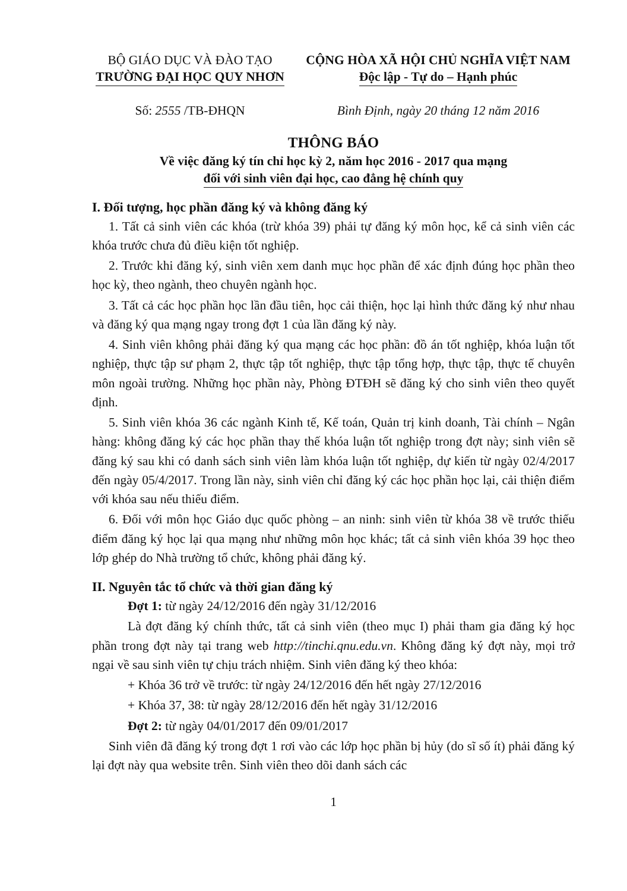BỘ GIÁO DỤC VÀ ĐÀO TẠO
TRƯỜNG ĐẠI HỌC QUY NHƠN
Số: 2555 /TB-ĐHQN
CỘNG HÒA XÃ HỘI CHỦ NGHĨA VIỆT NAM
Độc lập - Tự do – Hạnh phúc
Bình Định, ngày 20 tháng 12 năm 2016
THÔNG BÁO
Về việc đăng ký tín chỉ học kỳ 2, năm học 2016 - 2017 qua mạng
đối với sinh viên đại học, cao đẳng hệ chính quy
I. Đối tượng, học phần đăng ký và không đăng ký
1. Tất cả sinh viên các khóa (trừ khóa 39) phải tự đăng ký môn học, kể cả sinh viên các khóa trước chưa đủ điều kiện tốt nghiệp.
2. Trước khi đăng ký, sinh viên xem danh mục học phần để xác định đúng học phần theo học kỳ, theo ngành, theo chuyên ngành học.
3. Tất cả các học phần học lần đầu tiên, học cải thiện, học lại hình thức đăng ký như nhau và đăng ký qua mạng ngay trong đợt 1 của lần đăng ký này.
4. Sinh viên không phải đăng ký qua mạng các học phần: đồ án tốt nghiệp, khóa luận tốt nghiệp, thực tập sư phạm 2, thực tập tốt nghiệp, thực tập tổng hợp, thực tập, thực tế chuyên môn ngoài trường. Những học phần này, Phòng ĐTĐH sẽ đăng ký cho sinh viên theo quyết định.
5. Sinh viên khóa 36 các ngành Kinh tế, Kế toán, Quản trị kinh doanh, Tài chính – Ngân hàng: không đăng ký các học phần thay thế khóa luận tốt nghiệp trong đợt này; sinh viên sẽ đăng ký sau khi có danh sách sinh viên làm khóa luận tốt nghiệp, dự kiến từ ngày 02/4/2017 đến ngày 05/4/2017. Trong lần này, sinh viên chỉ đăng ký các học phần học lại, cải thiện điểm với khóa sau nếu thiếu điểm.
6. Đối với môn học Giáo dục quốc phòng – an ninh: sinh viên từ khóa 38 về trước thiếu điểm đăng ký học lại qua mạng như những môn học khác; tất cả sinh viên khóa 39 học theo lớp ghép do Nhà trường tổ chức, không phải đăng ký.
II. Nguyên tắc tổ chức và thời gian đăng ký
Đợt 1: từ ngày 24/12/2016 đến ngày 31/12/2016
Là đợt đăng ký chính thức, tất cả sinh viên (theo mục I) phải tham gia đăng ký học phần trong đợt này tại trang web http://tinchi.qnu.edu.vn. Không đăng ký đợt này, mọi trở ngại về sau sinh viên tự chịu trách nhiệm. Sinh viên đăng ký theo khóa:
+ Khóa 36 trở về trước: từ ngày 24/12/2016 đến hết ngày 27/12/2016
+ Khóa 37, 38: từ ngày 28/12/2016 đến hết ngày 31/12/2016
Đợt 2: từ ngày 04/01/2017 đến 09/01/2017
Sinh viên đã đăng ký trong đợt 1 rơi vào các lớp học phần bị hủy (do sĩ số ít) phải đăng ký lại đợt này qua website trên. Sinh viên theo dõi danh sách các
1